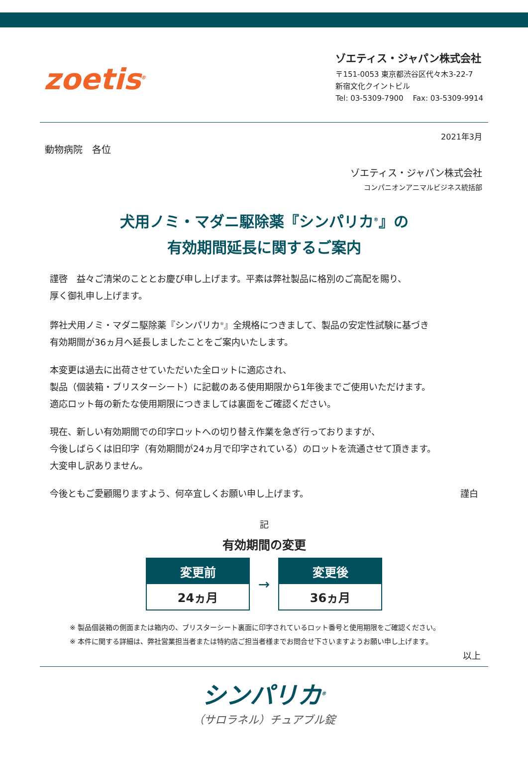zoetis<sup>®</sup>
ゾエティス・ジャパン株式会社
〒151-0053 東京都渋谷区代々木3-22-7
新宿文化クイントビル
Tel: 03-5309-7900 Fax: 03-5309-9914
2021年3月
動物病院　各位
ゾエティス・ジャパン株式会社
コンパニオンアニマルビジネス統括部
犬用ノミ・マダニ駆除薬『シンパリカ<sup>®</sup>』の
有効期間延長に関するご案内
謹啓　益々ご清栄のこととお慶び申し上げます。平素は弊社製品に格別のご高配を賜り、
厚く御礼申し上げます。
弊社犬用ノミ・マダニ駆除薬『シンパリカ<sup>®</sup>』全規格につきまして、製品の安定性試験に基づき
有効期間が36ヵ月へ延長しましたことをご案内いたします。
本変更は過去に出荷させていただいた全ロットに適応され、
製品（個装箱・ブリスターシート）に記載のある使用期限から1年後までご使用いただけます。
適応ロット毎の新たな使用期限につきましては裏面をご確認ください。
現在、新しい有効期間での印字ロットへの切り替え作業を急ぎ行っておりますが、
今後しばらくは旧印字（有効期間が24ヵ月で印字されている）のロットを流通させて頂きます。
大変申し訳ありません。
今後ともご愛顧賜りますよう、何卒宜しくお願い申し上げます。 謹白
記
有効期間の変更
| 変更前 24ヵ月 | → | 変更後 36ヵ月 |
※ 製品個装箱の側面または箱内の、ブリスターシート裏面に印字されているロット番号と使用期限をご確認ください。
※ 本件に関する詳細は、弊社営業担当者または特約店ご担当者様までお問合せ下さいますようお願い申し上げます。
以上
シンパリカ<sup>®</sup>
（サロラネル）チュアブル錠